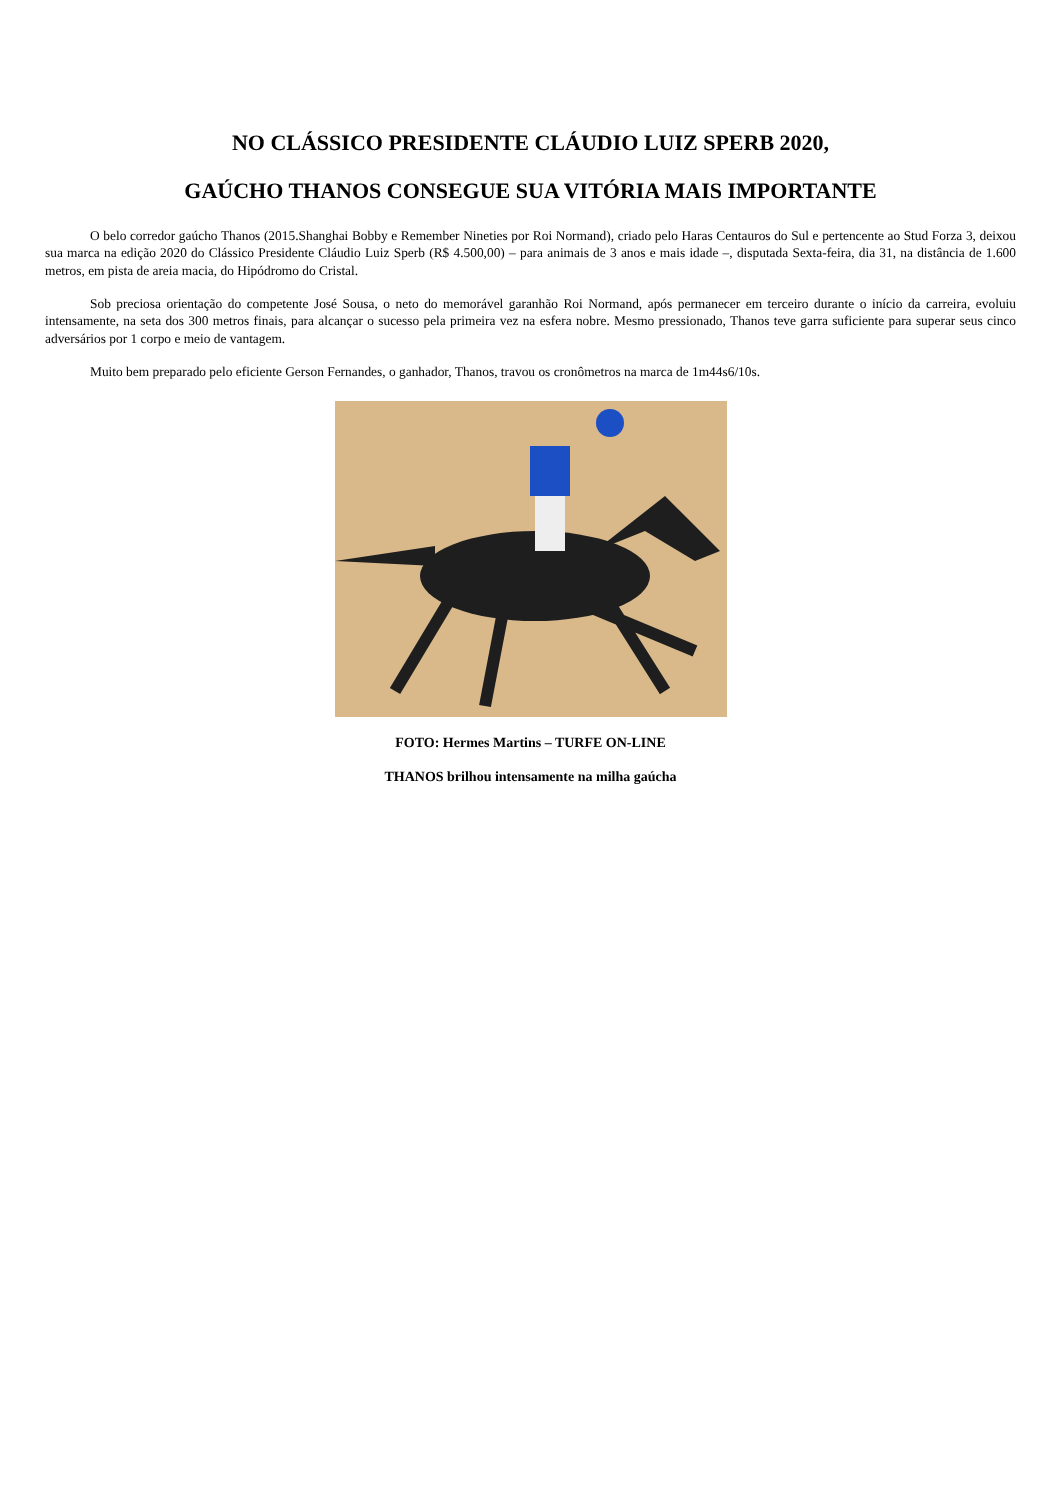NO CLÁSSICO PRESIDENTE CLÁUDIO LUIZ SPERB 2020,
GAÚCHO THANOS CONSEGUE SUA VITÓRIA MAIS IMPORTANTE
O belo corredor gaúcho Thanos (2015.Shanghai Bobby e Remember Nineties por Roi Normand), criado pelo Haras Centauros do Sul e pertencente ao Stud Forza 3, deixou sua marca na edição 2020 do Clássico Presidente Cláudio Luiz Sperb (R$ 4.500,00) – para animais de 3 anos e mais idade –, disputada Sexta-feira, dia 31, na distância de 1.600 metros, em pista de areia macia, do Hipódromo do Cristal.
Sob preciosa orientação do competente José Sousa, o neto do memorável garanhão Roi Normand, após permanecer em terceiro durante o início da carreira, evoluiu intensamente, na seta dos 300 metros finais, para alcançar o sucesso pela primeira vez na esfera nobre. Mesmo pressionado, Thanos teve garra suficiente para superar seus cinco adversários por 1 corpo e meio de vantagem.
Muito bem preparado pelo eficiente Gerson Fernandes, o ganhador, Thanos, travou os cronômetros na marca de 1m44s6/10s.
FOTO: Hermes Martins – TURFE ON-LINE
THANOS brilhou intensamente na milha gaúcha